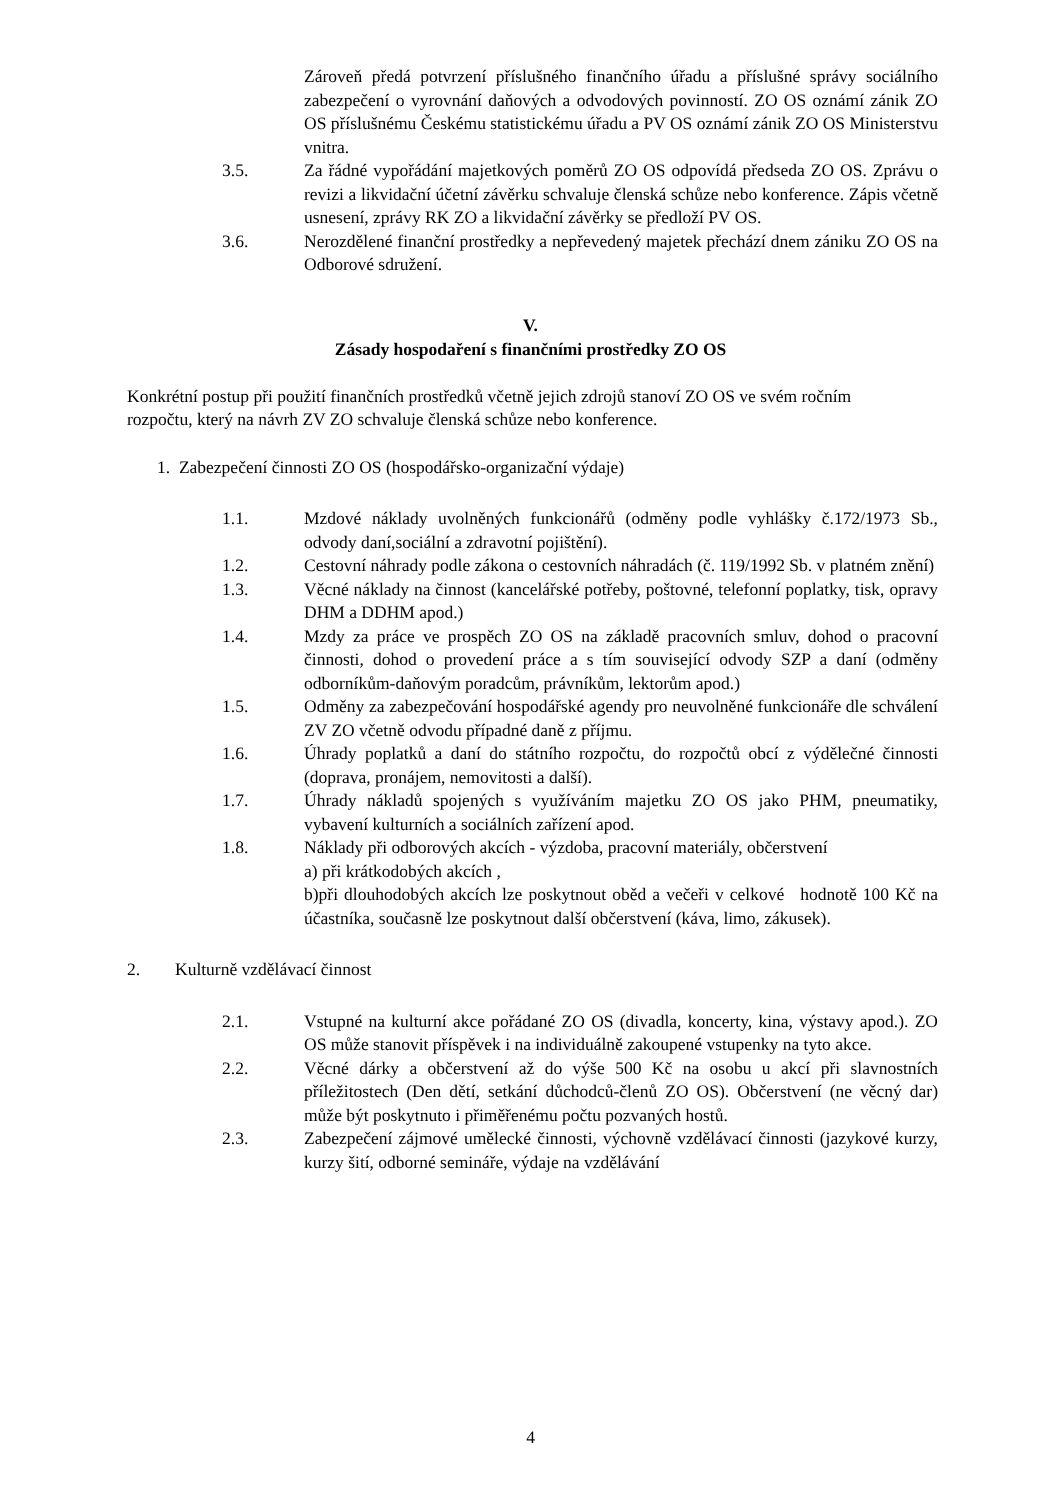Zároveň předá potvrzení příslušného finančního úřadu a příslušné správy sociálního zabezpečení o vyrovnání daňových a odvodových povinností. ZO OS oznámí zánik ZO OS příslušnému Českému statistickému úřadu a PV OS oznámí zánik ZO OS Ministerstvu vnitra.
3.5. Za řádné vypořádání majetkových poměrů ZO OS odpovídá předseda ZO OS. Zprávu o revizi a likvidační účetní závěrku schvaluje členská schůze nebo konference. Zápis včetně usnesení, zprávy RK ZO a likvidační závěrky se předloží PV OS.
3.6. Nerozdělené finanční prostředky a nepřevedený majetek přechází dnem zániku ZO OS na Odborové sdružení.
V.
Zásady hospodaření s finančními prostředky ZO OS
Konkrétní postup při použití finančních prostředků včetně jejich zdrojů stanoví ZO OS ve svém ročním rozpočtu, který na návrh ZV ZO schvaluje členská schůze nebo konference.
1. Zabezpečení činnosti ZO OS (hospodářsko-organizační výdaje)
1.1. Mzdové náklady uvolněných funkcionářů (odměny podle vyhlášky č.172/1973 Sb., odvody daní,sociální a zdravotní pojištění).
1.2. Cestovní náhrady podle zákona o cestovních náhradách (č. 119/1992 Sb. v platném znění)
1.3. Věcné náklady na činnost (kancelářské potřeby, poštovné, telefonní poplatky, tisk, opravy DHM a DDHM apod.)
1.4. Mzdy za práce ve prospěch ZO OS na základě pracovních smluv, dohod o pracovní činnosti, dohod o provedení práce a s tím související odvody SZP a daní (odměny odborníkům-daňovým poradcům, právníkům, lektorům apod.)
1.5. Odměny za zabezpečování hospodářské agendy pro neuvolněné funkcionáře dle schválení ZV ZO včetně odvodu případné daně z příjmu.
1.6. Úhrady poplatků a daní do státního rozpočtu, do rozpočtů obcí z výdělečné činnosti (doprava, pronájem, nemovitosti a další).
1.7. Úhrady nákladů spojených s využíváním majetku ZO OS jako PHM, pneumatiky, vybavení kulturních a sociálních zařízení apod.
1.8. Náklady při odborových akcích - výzdoba, pracovní materiály, občerstvení
a) při krátkodobých akcích ,
b)při dlouhodobých akcích lze poskytnout oběd a večeři v celkové hodnotě 100 Kč na účastníka, současně lze poskytnout další občerstvení (káva, limo, zákusek).
2. Kulturně vzdělávací činnost
2.1. Vstupné na kulturní akce pořádané ZO OS (divadla, koncerty, kina, výstavy apod.). ZO OS může stanovit příspěvek i na individuálně zakoupené vstupenky na tyto akce.
2.2. Věcné dárky a občerstvení až do výše 500 Kč na osobu u akcí při slavnostních příležitostech (Den dětí, setkání důchodců-členů ZO OS). Občerstvení (ne věcný dar) může být poskytnuto i přiměřenému počtu pozvaných hostů.
2.3. Zabezpečení zájmové umělecké činnosti, výchovně vzdělávací činnosti (jazykové kurzy, kurzy šití, odborné semináře, výdaje na vzdělávání
4